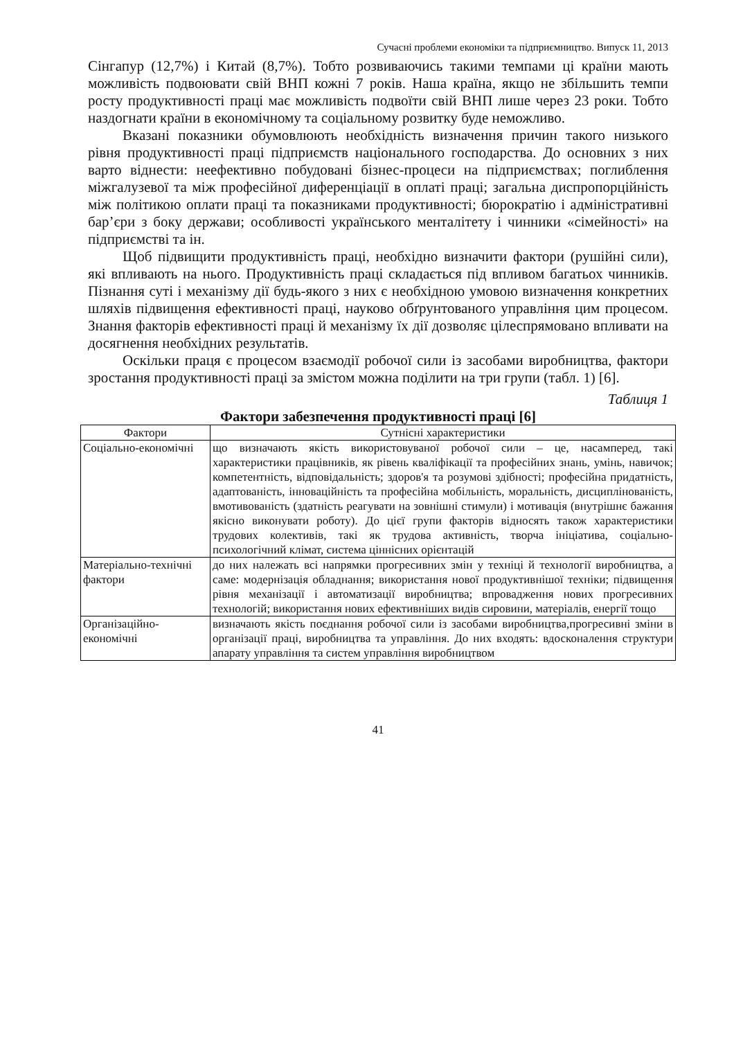Сучасні проблеми економіки та підприємництво. Випуск 11, 2013
Сінгапур (12,7%) і Китай (8,7%). Тобто розвиваючись такими темпами ці країни мають можливість подвоювати свій ВНП кожні 7 років. Наша країна, якщо не збільшить темпи росту продуктивності праці має можливість подвоїти свій ВНП лише через 23 роки. Тобто наздогнати країни в економічному та соціальному розвитку буде неможливо.
Вказані показники обумовлюють необхідність визначення причин такого низького рівня продуктивності праці підприємств національного господарства. До основних з них варто віднести: неефективно побудовані бізнес-процеси на підприємствах; поглиблення міжгалузевої та між професійної диференціації в оплаті праці; загальна диспропорційність між політикою оплати праці та показниками продуктивності; бюрократію і адміністративні бар’єри з боку держави; особливості українського менталітету і чинники «сімейності» на підприємстві та ін.
Щоб підвищити продуктивність праці, необхідно визначити фактори (рушійні сили), які впливають на нього. Продуктивність праці складається під впливом багатьох чинників. Пізнання суті і механізму дії будь-якого з них є необхідною умовою визначення конкретних шляхів підвищення ефективності праці, науково обґрунтованого управління цим процесом. Знання факторів ефективності праці й механізму їх дії дозволяє цілеспрямовано впливати на досягнення необхідних результатів.
Оскільки праця є процесом взаємодії робочої сили із засобами виробництва, фактори зростання продуктивності праці за змістом можна поділити на три групи (табл. 1) [6].
Таблиця 1
Фактори забезпечення продуктивності праці [6]
| Фактори | Сутнісні характеристики |
| --- | --- |
| Соціально-економічні | що визначають якість використовуваної робочої сили – це, насамперед, такі характеристики працівників, як рівень кваліфікації та професійних знань, умінь, навичок; компетентність, відповідальність; здоров'я та розумові здібності; професійна придатність, адаптованість, інноваційність та професійна мобільність, моральність, дисциплінованість, вмотивованість (здатність реагувати на зовнішні стимули) і мотивація (внутрішнє бажання якісно виконувати роботу). До цієї групи факторів відносять також характеристики трудових колективів, такі як трудова активність, творча ініціатива, соціально-психологічний клімат, система ціннісних орієнтацій |
| Матеріально-технічні фактори | до них належать всі напрямки прогресивних змін у техніці й технології виробництва, а саме: модернізація обладнання; використання нової продуктивнішої техніки; підвищення рівня механізації і автоматизації виробництва; впровадження нових прогресивних технологій; використання нових ефективніших видів сировини, матеріалів, енергії тощо |
| Організаційно-економічні | визначають якість поєднання робочої сили із засобами виробництва,прогресивні зміни в організації праці, виробництва та управління. До них входять: вдосконалення структури апарату управління та систем управління виробництвом |
41